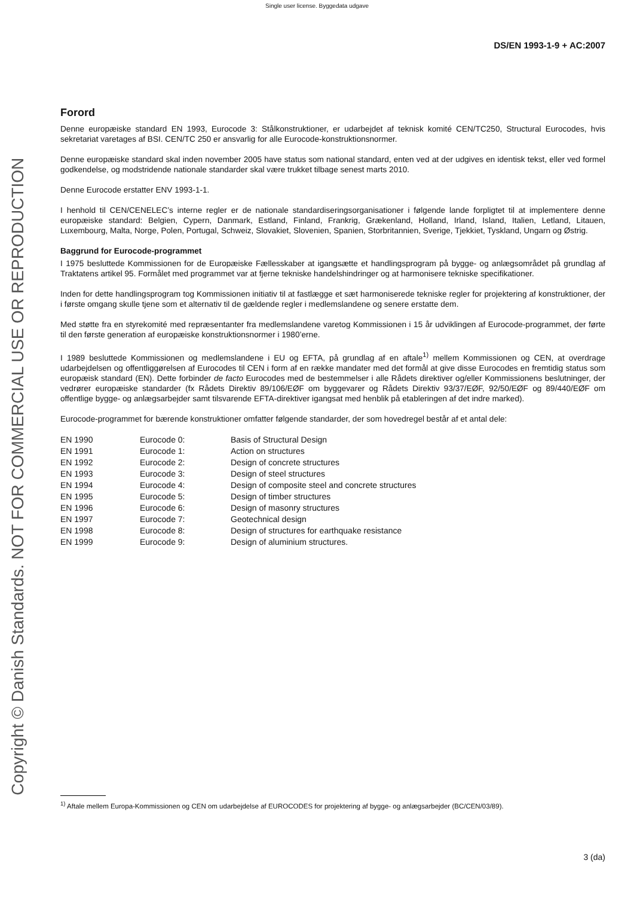Single user license. Byggedata udgave
DS/EN 1993-1-9 + AC:2007
Copyright © Danish Standards. NOT FOR COMMERCIAL USE OR REPRODUCTION
Forord
Denne europæiske standard EN 1993, Eurocode 3: Stålkonstruktioner, er udarbejdet af teknisk komité CEN/TC250, Structural Eurocodes, hvis sekretariat varetages af BSI. CEN/TC 250 er ansvarlig for alle Eurocode-konstruktionsnormer.
Denne europæiske standard skal inden november 2005 have status som national standard, enten ved at der udgives en identisk tekst, eller ved formel godkendelse, og modstridende nationale standarder skal være trukket tilbage senest marts 2010.
Denne Eurocode erstatter ENV 1993-1-1.
I henhold til CEN/CENELEC’s interne regler er de nationale standardiseringsorganisationer i følgende lande forpligtet til at implementere denne europæiske standard: Belgien, Cypern, Danmark, Estland, Finland, Frankrig, Grækenland, Holland, Irland, Island, Italien, Letland, Litauen, Luxembourg, Malta, Norge, Polen, Portugal, Schweiz, Slovakiet, Slovenien, Spanien, Storbritannien, Sverige, Tjekkiet, Tyskland, Ungarn og Østrig.
Baggrund for Eurocode-programmet
I 1975 besluttede Kommissionen for de Europæiske Fællesskaber at igangsætte et handlingsprogram på bygge- og anlægsområdet på grundlag af Traktatens artikel 95. Formålet med programmet var at fjerne tekniske handelshindringer og at harmonisere tekniske specifikationer.
Inden for dette handlingsprogram tog Kommissionen initiativ til at fastlægge et sæt harmoniserede tekniske regler for projektering af konstruktioner, der i første omgang skulle tjene som et alternativ til de gældende regler i medlemslandene og senere erstatte dem.
Med støtte fra en styrekomité med repræsentanter fra medlemslandene varetog Kommissionen i 15 år udviklingen af Eurocode-programmet, der førte til den første generation af europæiske konstruktionsnormer i 1980’erne.
I 1989 besluttede Kommissionen og medlemslandene i EU og EFTA, på grundlag af en aftale<sup>1)</sup> mellem Kommissionen og CEN, at overdrage udarbejdelsen og offentliggørelsen af Eurocodes til CEN i form af en række mandater med det formål at give disse Eurocodes en fremtidig status som europæisk standard (EN). Dette forbinder de facto Eurocodes med de bestemmelser i alle Rådets direktiver og/eller Kommissionens beslutninger, der vedrører europæiske standarder (fx Rådets Direktiv 89/106/EØF om byggevarer og Rådets Direktiv 93/37/EØF, 92/50/EØF og 89/440/EØF om offentlige bygge- og anlægsarbejder samt tilsvarende EFTA-direktiver igangsat med henblik på etableringen af det indre marked).
Eurocode-programmet for bærende konstruktioner omfatter følgende standarder, der som hovedregel består af et antal dele:
| EN 1990 | Eurocode 0: | Basis of Structural Design |
| EN 1991 | Eurocode 1: | Action on structures |
| EN 1992 | Eurocode 2: | Design of concrete structures |
| EN 1993 | Eurocode 3: | Design of steel structures |
| EN 1994 | Eurocode 4: | Design of composite steel and concrete structures |
| EN 1995 | Eurocode 5: | Design of timber structures |
| EN 1996 | Eurocode 6: | Design of masonry structures |
| EN 1997 | Eurocode 7: | Geotechnical design |
| EN 1998 | Eurocode 8: | Design of structures for earthquake resistance |
| EN 1999 | Eurocode 9: | Design of aluminium structures. |
<sup>1)</sup> Aftale mellem Europa-Kommissionen og CEN om udarbejdelse af EUROCODES for projektering af bygge- og anlægsarbejder (BC/CEN/03/89).
3 (da)